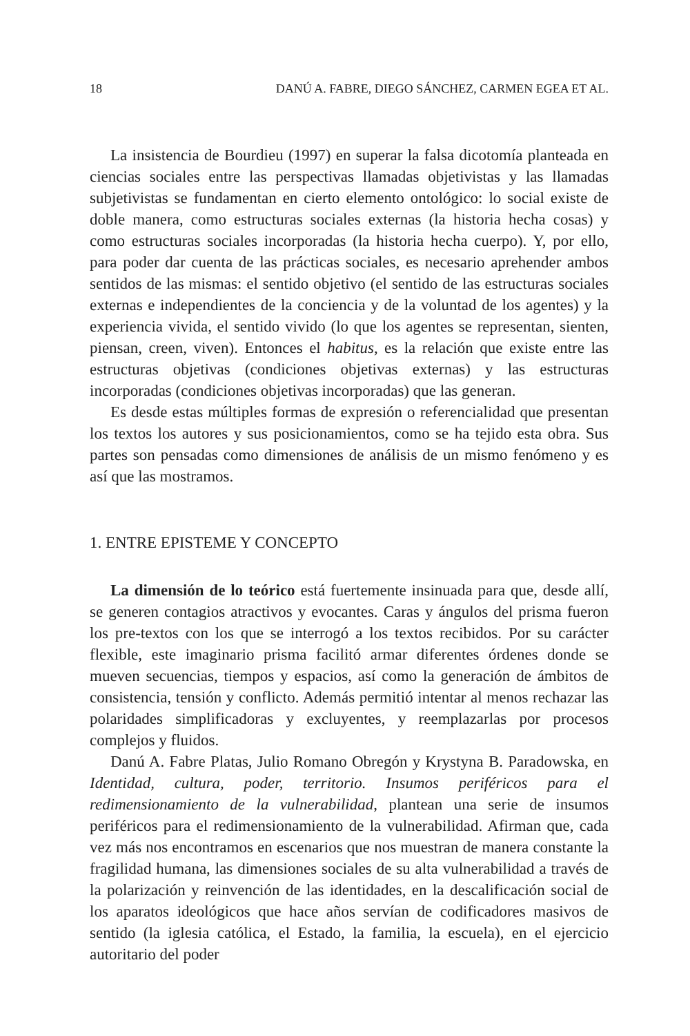18 DANÚ A. FABRE, DIEGO SÁNCHEZ, CARMEN EGEA ET AL.
La insistencia de Bourdieu (1997) en superar la falsa dicotomía planteada en ciencias sociales entre las perspectivas llamadas objetivistas y las llamadas subjetivistas se fundamentan en cierto elemento ontológico: lo social existe de doble manera, como estructuras sociales externas (la historia hecha cosas) y como estructuras sociales incorporadas (la historia hecha cuerpo). Y, por ello, para poder dar cuenta de las prácticas sociales, es necesario aprehender ambos sentidos de las mismas: el sentido objetivo (el sentido de las estructuras sociales externas e independientes de la conciencia y de la voluntad de los agentes) y la experiencia vivida, el sentido vivido (lo que los agentes se representan, sienten, piensan, creen, viven). Entonces el habitus, es la relación que existe entre las estructuras objetivas (condiciones objetivas externas) y las estructuras incorporadas (condiciones objetivas incorporadas) que las generan.
Es desde estas múltiples formas de expresión o referencialidad que presentan los textos los autores y sus posicionamientos, como se ha tejido esta obra. Sus partes son pensadas como dimensiones de análisis de un mismo fenómeno y es así que las mostramos.
1. ENTRE EPISTEME Y CONCEPTO
La dimensión de lo teórico está fuertemente insinuada para que, desde allí, se generen contagios atractivos y evocantes. Caras y ángulos del prisma fueron los pre-textos con los que se interrogó a los textos recibidos. Por su carácter flexible, este imaginario prisma facilitó armar diferentes órdenes donde se mueven secuencias, tiempos y espacios, así como la generación de ámbitos de consistencia, tensión y conflicto. Además permitió intentar al menos rechazar las polaridades simplificadoras y excluyentes, y reemplazarlas por procesos complejos y fluidos.
Danú A. Fabre Platas, Julio Romano Obregón y Krystyna B. Paradowska, en Identidad, cultura, poder, territorio. Insumos periféricos para el redimensionamiento de la vulnerabilidad, plantean una serie de insumos periféricos para el redimensionamiento de la vulnerabilidad. Afirman que, cada vez más nos encontramos en escenarios que nos muestran de manera constante la fragilidad humana, las dimensiones sociales de su alta vulnerabilidad a través de la polarización y reinvención de las identidades, en la descalificación social de los aparatos ideológicos que hace años servían de codificadores masivos de sentido (la iglesia católica, el Estado, la familia, la escuela), en el ejercicio autoritario del poder